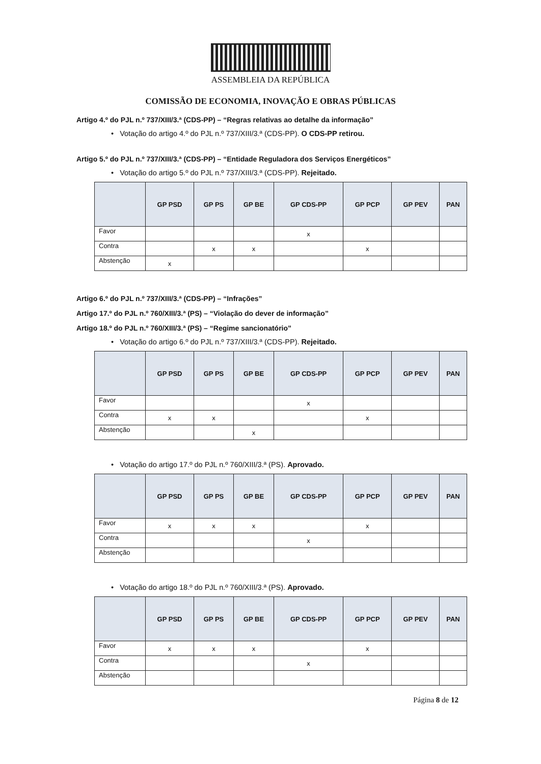ASSEMBLEIA DA REPÚBLICA
COMISSÃO DE ECONOMIA, INOVAÇÃO E OBRAS PÚBLICAS
Artigo 4.º do PJL n.º 737/XIII/3.ª (CDS-PP) – “Regras relativas ao detalhe da informação”
• Votação do artigo 4.º do PJL n.º 737/XIII/3.ª (CDS-PP). O CDS-PP retirou.
Artigo 5.º do PJL n.º 737/XIII/3.ª (CDS-PP) – “Entidade Reguladora dos Serviços Energéticos”
• Votação do artigo 5.º do PJL n.º 737/XIII/3.ª (CDS-PP). Rejeitado.
| | GP PSD | GP PS | GP BE | GP CDS-PP | GP PCP | GP PEV | PAN |
| --- | --- | --- | --- | --- | --- | --- | --- |
| Favor | | | | x | | | |
| Contra | | x | x | | x | | |
| Abstenção | x | | | | | | |
Artigo 6.º do PJL n.º 737/XIII/3.ª (CDS-PP) – “Infrações”
Artigo 17.º do PJL n.º 760/XIII/3.ª (PS) – “Violação do dever de informação”
Artigo 18.º do PJL n.º 760/XIII/3.ª (PS) – “Regime sancionatório”
• Votação do artigo 6.º do PJL n.º 737/XIII/3.ª (CDS-PP). Rejeitado.
| | GP PSD | GP PS | GP BE | GP CDS-PP | GP PCP | GP PEV | PAN |
| --- | --- | --- | --- | --- | --- | --- | --- |
| Favor | | | | x | | | |
| Contra | x | x | | | x | | |
| Abstenção | | | x | | | | |
• Votação do artigo 17.º do PJL n.º 760/XIII/3.ª (PS). Aprovado.
| | GP PSD | GP PS | GP BE | GP CDS-PP | GP PCP | GP PEV | PAN |
| --- | --- | --- | --- | --- | --- | --- | --- |
| Favor | x | x | x | | x | | |
| Contra | | | | x | | | |
| Abstenção | | | | | | | |
• Votação do artigo 18.º do PJL n.º 760/XIII/3.ª (PS). Aprovado.
| | GP PSD | GP PS | GP BE | GP CDS-PP | GP PCP | GP PEV | PAN |
| --- | --- | --- | --- | --- | --- | --- | --- |
| Favor | x | x | x | | x | | |
| Contra | | | | x | | | |
| Abstenção | | | | | | | |
Página 8 de 12